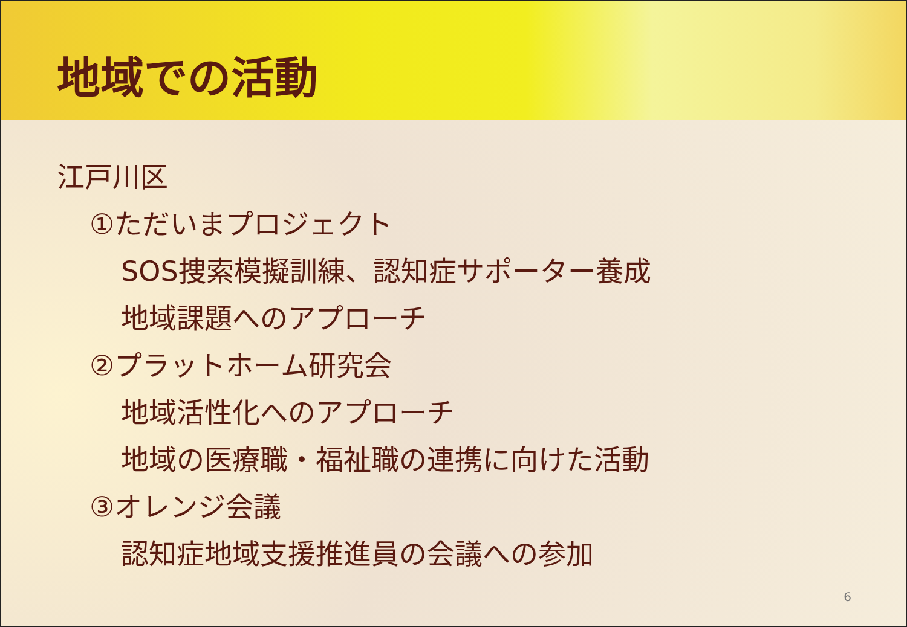地域での活動
江戸川区
①ただいまプロジェクト
SOS捜索模擬訓練、認知症サポーター養成
地域課題へのアプローチ
②プラットホーム研究会
地域活性化へのアプローチ
地域の医療職・福祉職の連携に向けた活動
③オレンジ会議
認知症地域支援推進員の会議への参加
6